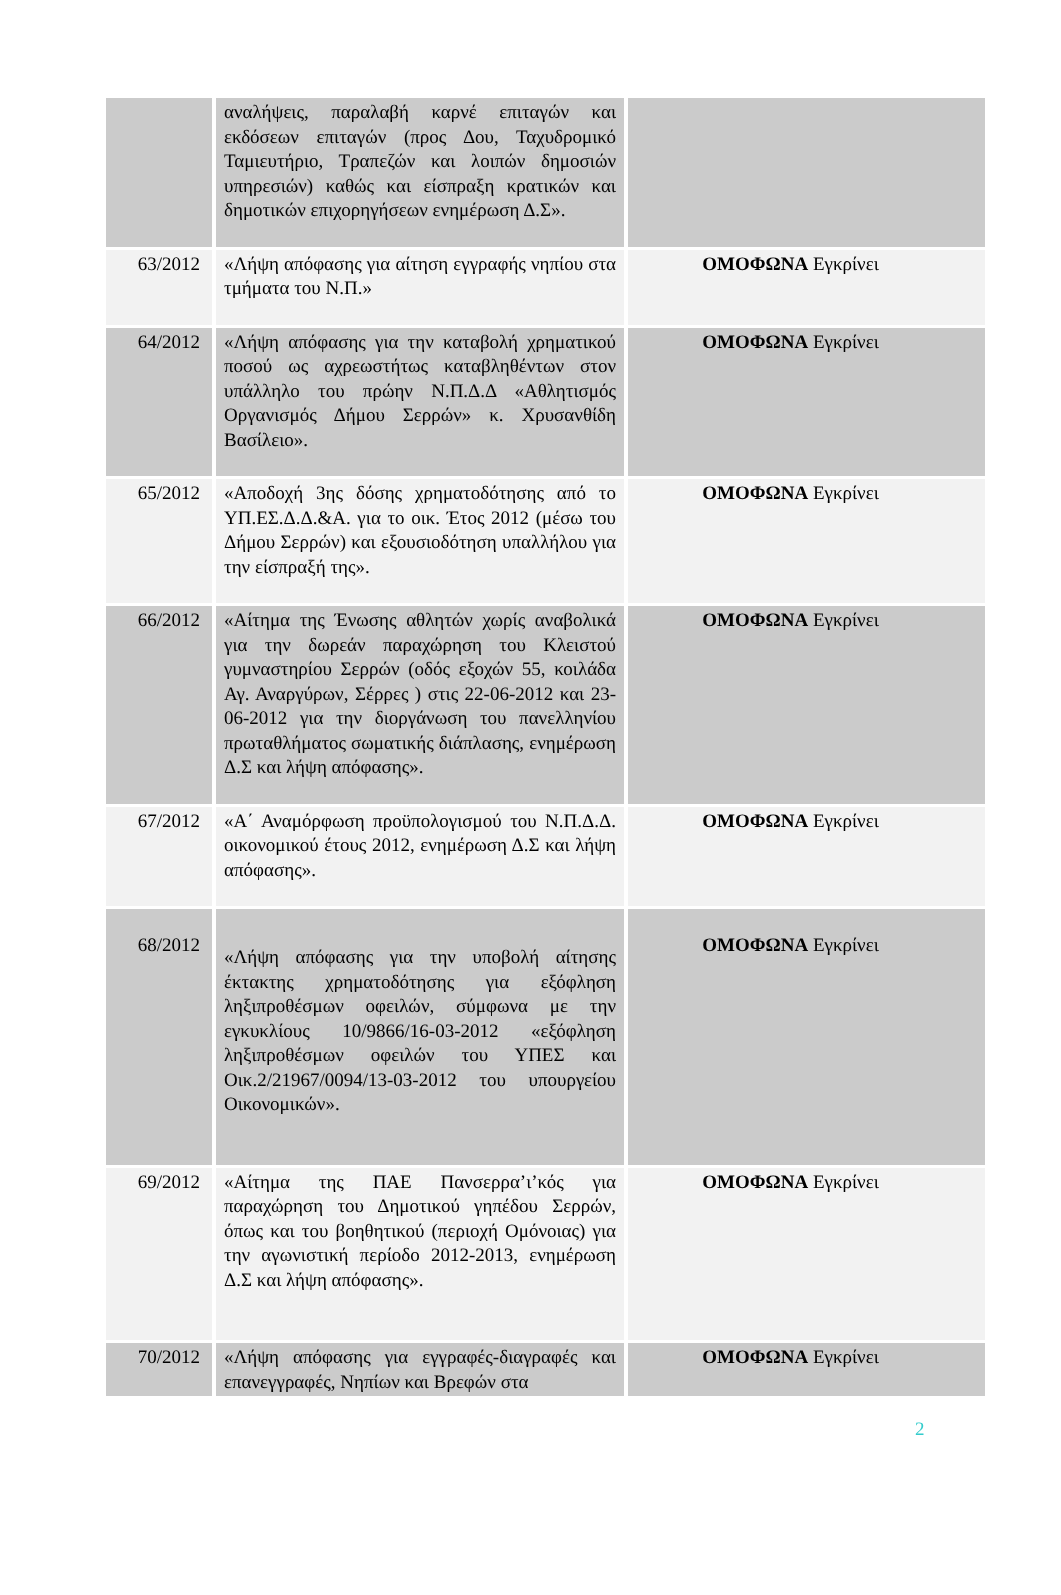| | αναλήψεις, παραλαβή καρνέ επιταγών και εκδόσεων επιταγών (προς Δου, Ταχυδρομικό Ταμιευτήριο, Τραπεζών και λοιπών δημοσιών υπηρεσιών) καθώς και είσπραξη κρατικών και δημοτικών επιχορηγήσεων ενημέρωση Δ.Σ». | |
| 63/2012 | «Λήψη απόφασης για αίτηση εγγραφής νηπίου στα τμήματα του Ν.Π.» | ΟΜΟΦΩΝΑ Εγκρίνει |
| 64/2012 | «Λήψη απόφασης για την καταβολή χρηματικού ποσού ως αχρεωστήτως καταβληθέντων στον υπάλληλο του πρώην Ν.Π.Δ.Δ «Αθλητισμός Οργανισμός Δήμου Σερρών» κ. Χρυσανθίδη Βασίλειο». | ΟΜΟΦΩΝΑ Εγκρίνει |
| 65/2012 | «Αποδοχή 3ης δόσης χρηματοδότησης από το ΥΠ.ΕΣ.Δ.Δ.&Α. για το οικ. Έτος 2012 (μέσω του Δήμου Σερρών) και εξουσιοδότηση υπαλλήλου για την είσπραξή της». | ΟΜΟΦΩΝΑ Εγκρίνει |
| 66/2012 | «Αίτημα της Ένωσης αθλητών χωρίς αναβολικά για την δωρεάν παραχώρηση του Κλειστού γυμναστηρίου Σερρών (οδός εξοχών 55, κοιλάδα Αγ. Αναργύρων, Σέρρες ) στις 22-06-2012 και 23-06-2012 για την διοργάνωση του πανελληνίου πρωταθλήματος σωματικής διάπλασης, ενημέρωση Δ.Σ και λήψη απόφασης». | ΟΜΟΦΩΝΑ Εγκρίνει |
| 67/2012 | «Α΄ Αναμόρφωση προϋπολογισμού του Ν.Π.Δ.Δ. οικονομικού έτους 2012, ενημέρωση Δ.Σ και λήψη απόφασης». | ΟΜΟΦΩΝΑ Εγκρίνει |
| 68/2012 | «Λήψη απόφασης για την υποβολή αίτησης έκτακτης χρηματοδότησης για εξόφληση ληξιπροθέσμων οφειλών, σύμφωνα με την εγκυκλίους 10/9866/16-03-2012 «εξόφληση ληξιπροθέσμων οφειλών του ΥΠΕΣ και Οικ.2/21967/0094/13-03-2012 του υπουργείου Οικονομικών». | ΟΜΟΦΩΝΑ Εγκρίνει |
| 69/2012 | «Αίτημα της ΠΑΕ Πανσερρα’ι’κός για παραχώρηση του Δημοτικού γηπέδου Σερρών, όπως και του βοηθητικού (περιοχή Ομόνοιας) για την αγωνιστική περίοδο 2012-2013, ενημέρωση Δ.Σ και λήψη απόφασης». | ΟΜΟΦΩΝΑ Εγκρίνει |
| 70/2012 | «Λήψη απόφασης για εγγραφές-διαγραφές και επανεγγραφές, Νηπίων και Βρεφών στα | ΟΜΟΦΩΝΑ Εγκρίνει |
2